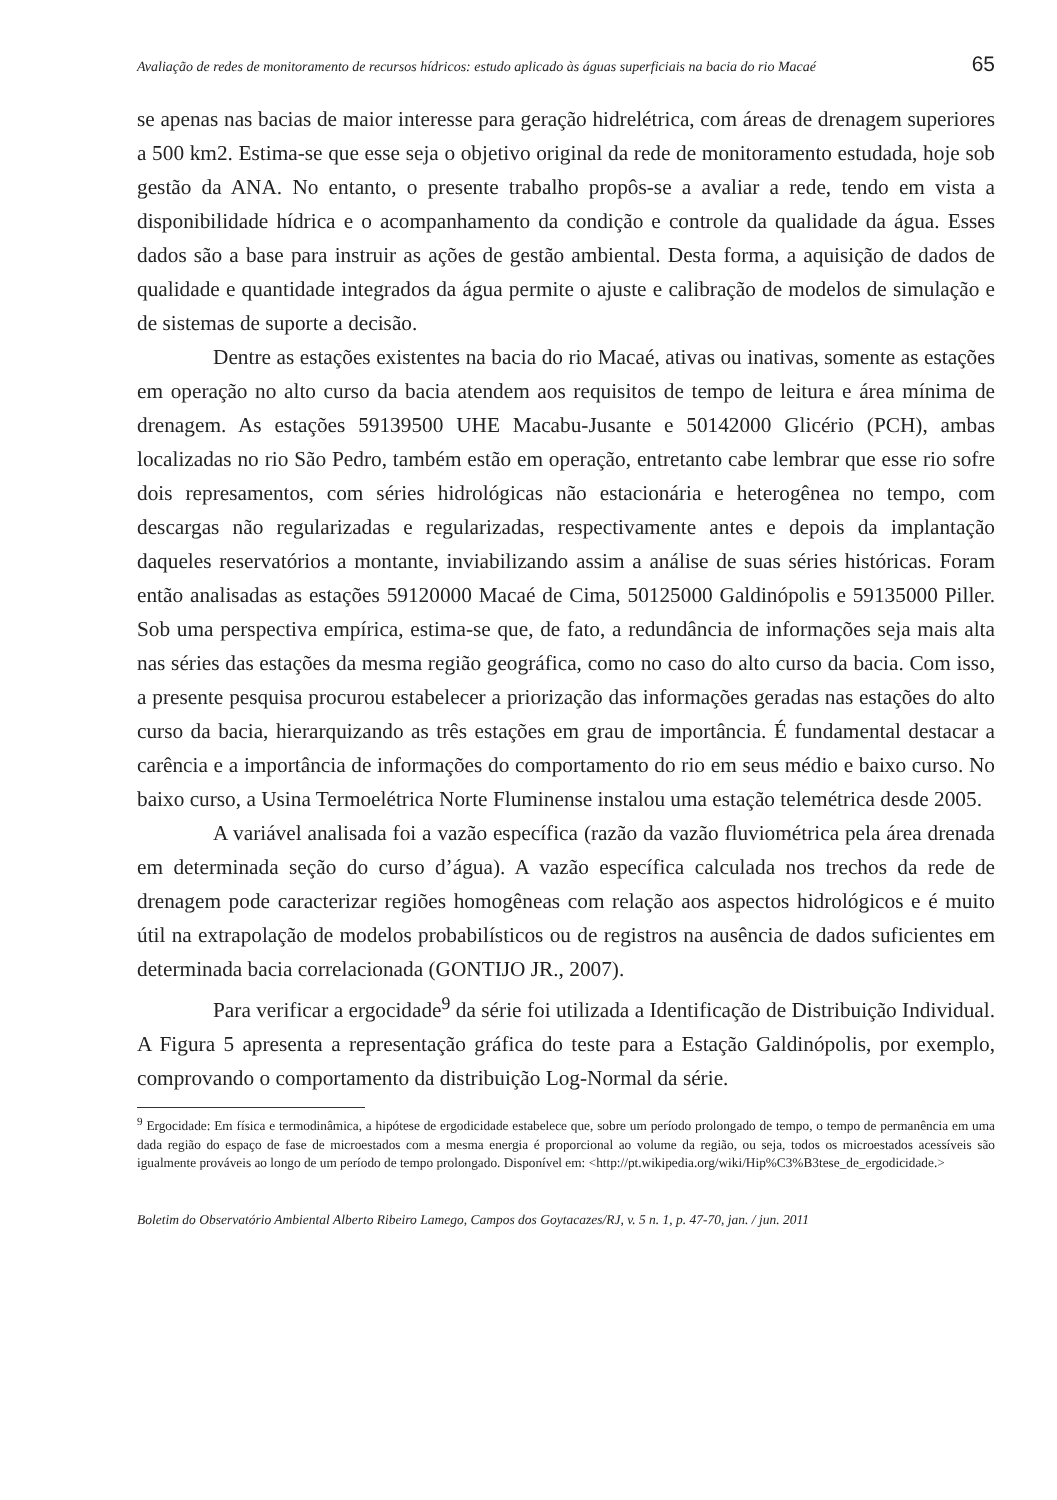Avaliação de redes de monitoramento de recursos hídricos: estudo aplicado às águas superficiais na bacia do rio Macaé 65
se apenas nas bacias de maior interesse para geração hidrelétrica, com áreas de drenagem superiores a 500 km2. Estima-se que esse seja o objetivo original da rede de monitoramento estudada, hoje sob gestão da ANA. No entanto, o presente trabalho propôs-se a avaliar a rede, tendo em vista a disponibilidade hídrica e o acompanhamento da condição e controle da qualidade da água. Esses dados são a base para instruir as ações de gestão ambiental. Desta forma, a aquisição de dados de qualidade e quantidade integrados da água permite o ajuste e calibração de modelos de simulação e de sistemas de suporte a decisão.
Dentre as estações existentes na bacia do rio Macaé, ativas ou inativas, somente as estações em operação no alto curso da bacia atendem aos requisitos de tempo de leitura e área mínima de drenagem. As estações 59139500 UHE Macabu-Jusante e 50142000 Glicério (PCH), ambas localizadas no rio São Pedro, também estão em operação, entretanto cabe lembrar que esse rio sofre dois represamentos, com séries hidrológicas não estacionária e heterogênea no tempo, com descargas não regularizadas e regularizadas, respectivamente antes e depois da implantação daqueles reservatórios a montante, inviabilizando assim a análise de suas séries históricas. Foram então analisadas as estações 59120000 Macaé de Cima, 50125000 Galdinópolis e 59135000 Piller. Sob uma perspectiva empírica, estima-se que, de fato, a redundância de informações seja mais alta nas séries das estações da mesma região geográfica, como no caso do alto curso da bacia. Com isso, a presente pesquisa procurou estabelecer a priorização das informações geradas nas estações do alto curso da bacia, hierarquizando as três estações em grau de importância. É fundamental destacar a carência e a importância de informações do comportamento do rio em seus médio e baixo curso. No baixo curso, a Usina Termoelétrica Norte Fluminense instalou uma estação telemétrica desde 2005.
A variável analisada foi a vazão específica (razão da vazão fluviométrica pela área drenada em determinada seção do curso d’água). A vazão específica calculada nos trechos da rede de drenagem pode caracterizar regiões homogêneas com relação aos aspectos hidrológicos e é muito útil na extrapolação de modelos probabilísticos ou de registros na ausência de dados suficientes em determinada bacia correlacionada (GONTIJO JR., 2007).
Para verificar a ergocidade<sup>9</sup> da série foi utilizada a Identificação de Distribuição Individual. A Figura 5 apresenta a representação gráfica do teste para a Estação Galdinópolis, por exemplo, comprovando o comportamento da distribuição Log-Normal da série.
<sup>9</sup> Ergocidade: Em física e termodinâmica, a hipótese de ergodicidade estabelece que, sobre um período prolongado de tempo, o tempo de permanência em uma dada região do espaço de fase de microestados com a mesma energia é proporcional ao volume da região, ou seja, todos os microestados acessíveis são igualmente prováveis ao longo de um período de tempo prolongado. Disponível em: <http://pt.wikipedia.org/wiki/Hip%C3%B3tese_de_ergodicidade.>
Boletim do Observatório Ambiental Alberto Ribeiro Lamego, Campos dos Goytacazes/RJ, v. 5 n. 1, p. 47-70, jan. / jun. 2011